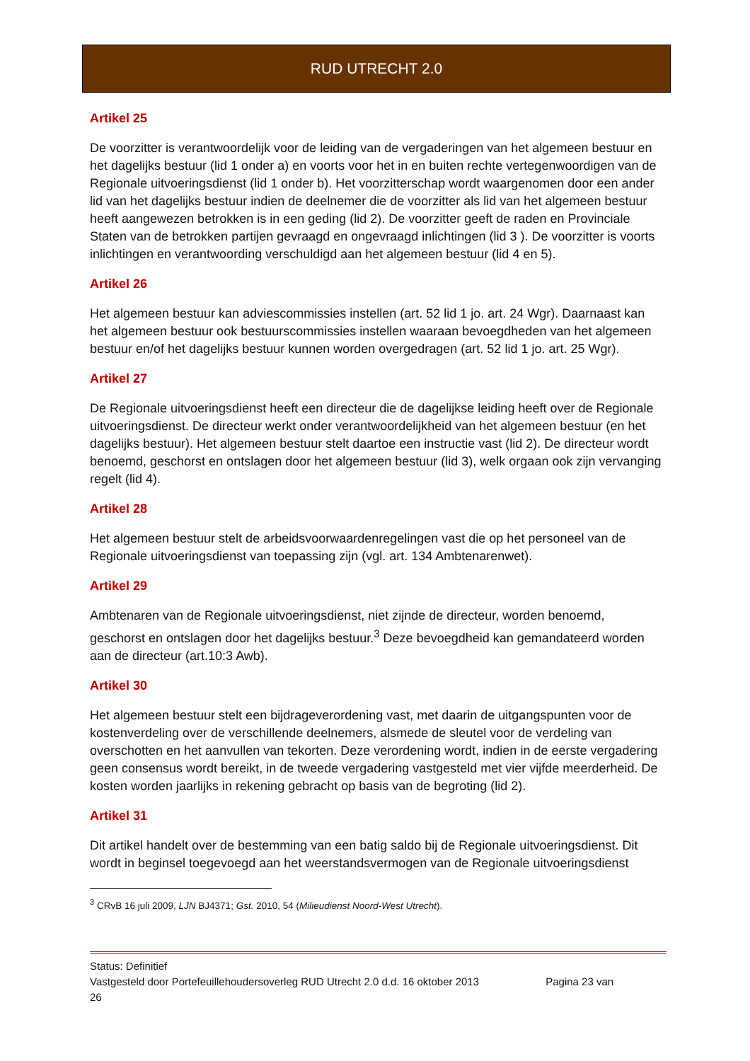RUD UTRECHT 2.0
Artikel 25
De voorzitter is verantwoordelijk voor de leiding van de vergaderingen van het algemeen bestuur en het dagelijks bestuur (lid 1 onder a) en voorts voor het in en buiten rechte vertegenwoordigen van de Regionale uitvoeringsdienst (lid 1 onder b). Het voorzitterschap wordt waargenomen door een ander lid van het dagelijks bestuur indien de deelnemer die de voorzitter als lid van het algemeen bestuur heeft aangewezen betrokken is in een geding (lid 2). De voorzitter geeft de raden en Provinciale Staten van de betrokken partijen gevraagd en ongevraagd inlichtingen (lid 3 ). De voorzitter is voorts inlichtingen en verantwoording verschuldigd aan het algemeen bestuur (lid 4 en 5).
Artikel 26
Het algemeen bestuur kan adviescommissies instellen (art. 52 lid 1 jo. art. 24 Wgr). Daarnaast kan het algemeen bestuur ook bestuurscommissies instellen waaraan bevoegdheden van het algemeen bestuur en/of het dagelijks bestuur kunnen worden overgedragen (art. 52 lid 1 jo. art. 25 Wgr).
Artikel 27
De Regionale uitvoeringsdienst heeft een directeur die de dagelijkse leiding heeft over de Regionale uitvoeringsdienst. De directeur werkt onder verantwoordelijkheid van het algemeen bestuur (en het dagelijks bestuur). Het algemeen bestuur stelt daartoe een instructie vast (lid 2). De directeur wordt benoemd, geschorst en ontslagen door het algemeen bestuur (lid 3), welk orgaan ook zijn vervanging regelt (lid 4).
Artikel 28
Het algemeen bestuur stelt de arbeidsvoorwaardenregelingen vast die op het personeel van de Regionale uitvoeringsdienst van toepassing zijn (vgl. art. 134 Ambtenarenwet).
Artikel 29
Ambtenaren van de Regionale uitvoeringsdienst, niet zijnde de directeur, worden benoemd, geschorst en ontslagen door het dagelijks bestuur.<sup>3</sup> Deze bevoegdheid kan gemandateerd worden aan de directeur (art.10:3 Awb).
Artikel 30
Het algemeen bestuur stelt een bijdrageverordening vast, met daarin de uitgangspunten voor de kostenverdeling over de verschillende deelnemers, alsmede de sleutel voor de verdeling van overschotten en het aanvullen van tekorten. Deze verordening wordt, indien in de eerste vergadering geen consensus wordt bereikt, in de tweede vergadering vastgesteld met vier vijfde meerderheid. De kosten worden jaarlijks in rekening gebracht op basis van de begroting (lid 2).
Artikel 31
Dit artikel handelt over de bestemming van een batig saldo bij de Regionale uitvoeringsdienst. Dit wordt in beginsel toegevoegd aan het weerstandsvermogen van de Regionale uitvoeringsdienst
<sup>3</sup> CRvB 16 juli 2009, LJN BJ4371; Gst. 2010, 54 (Milieudienst Noord-West Utrecht).
Status: Definitief
Vastgesteld door Portefeuillehoudersoverleg RUD Utrecht 2.0 d.d. 16 oktober 2013 Pagina 23 van
26